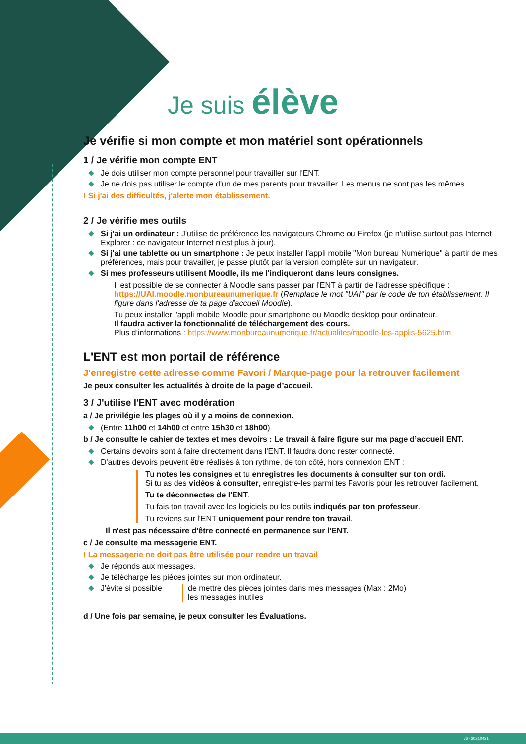Je suis élève
Je vérifie si mon compte et mon matériel sont opérationnels
1 / Je vérifie mon compte ENT
Je dois utiliser mon compte personnel pour travailler sur l'ENT.
Je ne dois pas utiliser le compte d'un de mes parents pour travailler. Les menus ne sont pas les mêmes.
! Si j'ai des difficultés, j'alerte mon établissement.
2 / Je vérifie mes outils
Si j'ai un ordinateur : J'utilise de préférence les navigateurs Chrome ou Firefox (je n'utilise surtout pas Internet Explorer : ce navigateur Internet n'est plus à jour).
Si j'ai une tablette ou un smartphone : Je peux installer l'appli mobile "Mon bureau Numérique" à partir de mes préférences, mais pour travailler, je passe plutôt par la version complète sur un navigateur.
Si mes professeurs utilisent Moodle, ils me l'indiqueront dans leurs consignes.
Il est possible de se connecter à Moodle sans passer par l'ENT à partir de l'adresse spécifique : https://UAI.moodle.monbureaunumerique.fr (Remplace le mot "UAI" par le code de ton établissement. Il figure dans l'adresse de ta page d'accueil Moodle).
Tu peux installer l'appli mobile Moodle pour smartphone ou Moodle desktop pour ordinateur.
Il faudra activer la fonctionnalité de téléchargement des cours.
Plus d’informations : https://www.monbureaunumerique.fr/actualites/moodle-les-applis-5625.htm
L'ENT est mon portail de référence
J'enregistre cette adresse comme Favori / Marque-page pour la retrouver facilement
Je peux consulter les actualités à droite de la page d’accueil.
3 / J'utilise l'ENT avec modération
a / Je privilégie les plages où il y a moins de connexion.
(Entre 11h00 et 14h00 et entre 15h30 et 18h00)
b / Je consulte le cahier de textes et mes devoirs : Le travail à faire figure sur ma page d’accueil ENT.
Certains devoirs sont à faire directement dans l'ENT. Il faudra donc rester connecté.
D'autres devoirs peuvent être réalisés à ton rythme, de ton côté, hors connexion ENT :
Tu notes les consignes et tu enregistres les documents à consulter sur ton ordi.
Si tu as des vidéos à consulter, enregistre-les parmi tes Favoris pour les retrouver facilement.
Tu te déconnectes de l'ENT.
Tu fais ton travail avec les logiciels ou les outils indiqués par ton professeur.
Tu reviens sur l'ENT uniquement pour rendre ton travail.
Il n'est pas nécessaire d'être connecté en permanence sur l'ENT.
c / Je consulte ma messagerie ENT.
! La messagerie ne doit pas être utilisée pour rendre un travail
Je réponds aux messages.
Je télécharge les pièces jointes sur mon ordinateur.
J'évite si possible de mettre des pièces jointes dans mes messages (Max : 2Mo)
les messages inutiles
d / Une fois par semaine, je peux consulter les Évaluations.
v6 - 20210421